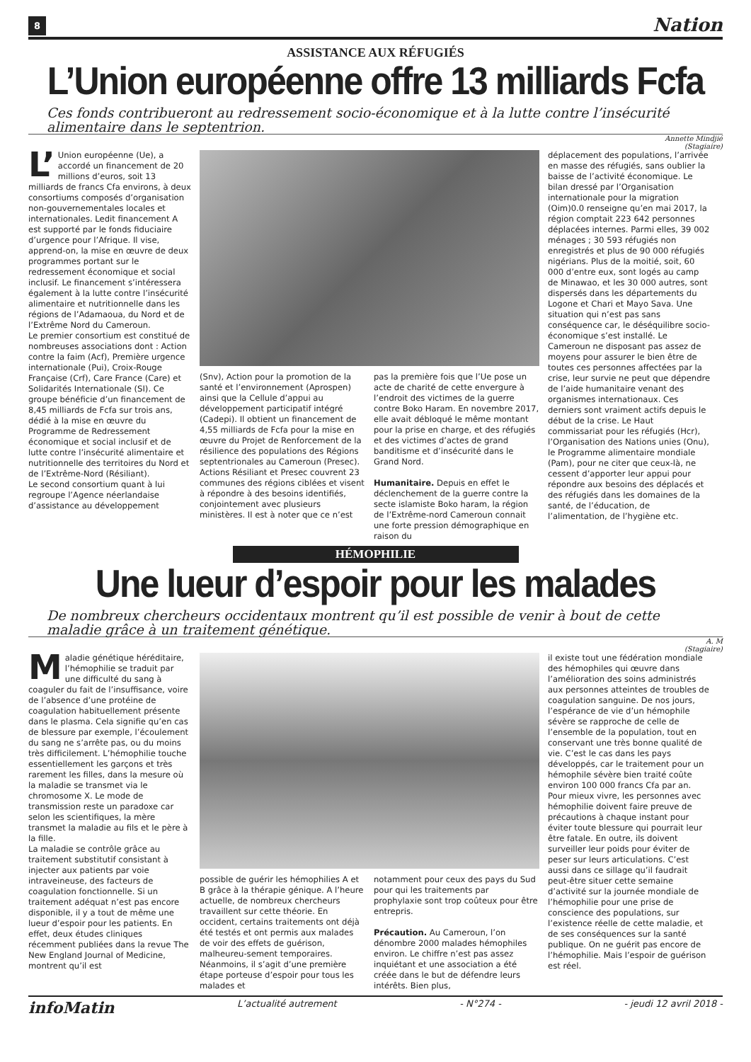8 Nation
ASSISTANCE AUX RÉFUGIÉS
L’Union européenne offre 13 milliards Fcfa
Ces fonds contribueront au redressement socio-économique et à la lutte contre l’insécurité alimentaire dans le septentrion.
Annette Mindjié
(Stagiaire)
L’ Union européenne (Ue), a accordé un financement de 20 millions d’euros, soit 13 milliards de francs Cfa environs, à deux consortiums composés d’organisation non-gouvernementales locales et internationales. Ledit financement A est supporté par le fonds fiduciaire d’urgence pour l’Afrique. Il vise, apprend-on, la mise en œuvre de deux programmes portant sur le redressement économique et social inclusif. Le financement s’intéressera également à la lutte contre l’insécurité alimentaire et nutritionnelle dans les régions de l’Adamaoua, du Nord et de l’Extrême Nord du Cameroun.
Le premier consortium est constitué de nombreuses associations dont : Action contre la faim (Acf), Première urgence internationale (Pui), Croix-Rouge Française (Crf), Care France (Care) et Solidarités Internationale (SI). Ce groupe bénéficie d’un financement de 8,45 milliards de Fcfa sur trois ans, dédié à la mise en œuvre du Programme de Redressement économique et social inclusif et de lutte contre l’insécurité alimentaire et nutritionnelle des territoires du Nord et de l’Extrême-Nord (Résiliant).
Le second consortium quant à lui regroupe l’Agence néerlandaise d’assistance au développement
(Snv), Action pour la promotion de la santé et l’environnement (Aprospen) ainsi que la Cellule d’appui au développement participatif intégré (Cadepi). Il obtient un financement de 4,55 milliards de Fcfa pour la mise en œuvre du Projet de Renforcement de la résilience des populations des Régions septentrionales au Cameroun (Presec). Actions Résiliant et Presec couvrent 23 communes des régions ciblées et visent à répondre à des besoins identifiés, conjointement avec plusieurs ministères. Il est à noter que ce n’est
pas la première fois que l’Ue pose un acte de charité de cette envergure à l’endroit des victimes de la guerre contre Boko Haram. En novembre 2017, elle avait débloqué le même montant pour la prise en charge, et des réfugiés et des victimes d’actes de grand banditisme et d’insécurité dans le Grand Nord.
Humanitaire. Depuis en effet le déclenchement de la guerre contre la secte islamiste Boko haram, la région de l’Extrême-nord Cameroun connait une forte pression démographique en raison du
déplacement des populations, l’arrivée en masse des réfugiés, sans oublier la baisse de l’activité économique. Le bilan dressé par l’Organisation internationale pour la migration (Oim)0.0 renseigne qu’en mai 2017, la région comptait 223 642 personnes déplacées internes. Parmi elles, 39 002 ménages ; 30 593 réfugiés non enregistrés et plus de 90 000 réfugiés nigérians. Plus de la moitié, soit, 60 000 d’entre eux, sont logés au camp de Minawao, et les 30 000 autres, sont dispersés dans les départements du Logone et Chari et Mayo Sava. Une situation qui n’est pas sans conséquence car, le déséquilibre socio-économique s’est installé. Le Cameroun ne disposant pas assez de moyens pour assurer le bien être de toutes ces personnes affectées par la crise, leur survie ne peut que dépendre de l’aide humanitaire venant des organismes internationaux. Ces derniers sont vraiment actifs depuis le début de la crise. Le Haut commissariat pour les réfugiés (Hcr), l’Organisation des Nations unies (Onu), le Programme alimentaire mondiale (Pam), pour ne citer que ceux-là, ne cessent d’apporter leur appui pour répondre aux besoins des déplacés et des réfugiés dans les domaines de la santé, de l’éducation, de l’alimentation, de l’hygiène etc.
HÉMOPHILIE
Une lueur d’espoir pour les malades
De nombreux chercheurs occidentaux montrent qu’il est possible de venir à bout de cette maladie grâce à un traitement génétique.
A. M
(Stagiaire)
Maladie génétique héréditaire, l’hémophilie se traduit par une difficulté du sang à coaguler du fait de l’insuffisance, voire de l’absence d’une protéine de coagulation habituellement présente dans le plasma. Cela signifie qu’en cas de blessure par exemple, l’écoulement du sang ne s’arrête pas, ou du moins très difficilement. L’hémophilie touche essentiellement les garçons et très rarement les filles, dans la mesure où la maladie se transmet via le chromosome X. Le mode de transmission reste un paradoxe car selon les scientifiques, la mère transmet la maladie au fils et le père à la fille.
La maladie se contrôle grâce au traitement substitutif consistant à injecter aux patients par voie intraveineuse, des facteurs de coagulation fonctionnelle. Si un traitement adéquat n’est pas encore disponible, il y a tout de même une lueur d’espoir pour les patients. En effet, deux études cliniques récemment publiées dans la revue The New England Journal of Medicine, montrent qu’il est
possible de guérir les hémophilies A et B grâce à la thérapie génique. A l’heure actuelle, de nombreux chercheurs travaillent sur cette théorie. En occident, certains traitements ont déjà été testés et ont permis aux malades de voir des effets de guérison, malheureu-sement temporaires. Néanmoins, il s’agit d’une première étape porteuse d’espoir pour tous les malades et
notamment pour ceux des pays du Sud pour qui les traitements par prophylaxie sont trop coûteux pour être entrepris.
Précaution. Au Cameroun, l’on dénombre 2000 malades hémophiles environ. Le chiffre n’est pas assez inquiétant et une association a été créée dans le but de défendre leurs intérêts. Bien plus,
il existe tout une fédération mondiale des hémophiles qui œuvre dans l’amélioration des soins administrés aux personnes atteintes de troubles de coagulation sanguine. De nos jours, l’espérance de vie d’un hémophile sévère se rapproche de celle de l’ensemble de la population, tout en conservant une très bonne qualité de vie. C’est le cas dans les pays développés, car le traitement pour un hémophile sévère bien traité coûte environ 100 000 francs Cfa par an. Pour mieux vivre, les personnes avec hémophilie doivent faire preuve de précautions à chaque instant pour éviter toute blessure qui pourrait leur être fatale. En outre, ils doivent surveiller leur poids pour éviter de peser sur leurs articulations. C’est aussi dans ce sillage qu’il faudrait peut-être situer cette semaine d’activité sur la journée mondiale de l’hémophilie pour une prise de conscience des populations, sur l’existence réelle de cette maladie, et de ses conséquences sur la santé publique. On ne guérit pas encore de l’hémophilie. Mais l’espoir de guérison est réel.
infoMatin L’actualité autrement - N°274 - - jeudi 12 avril 2018 -